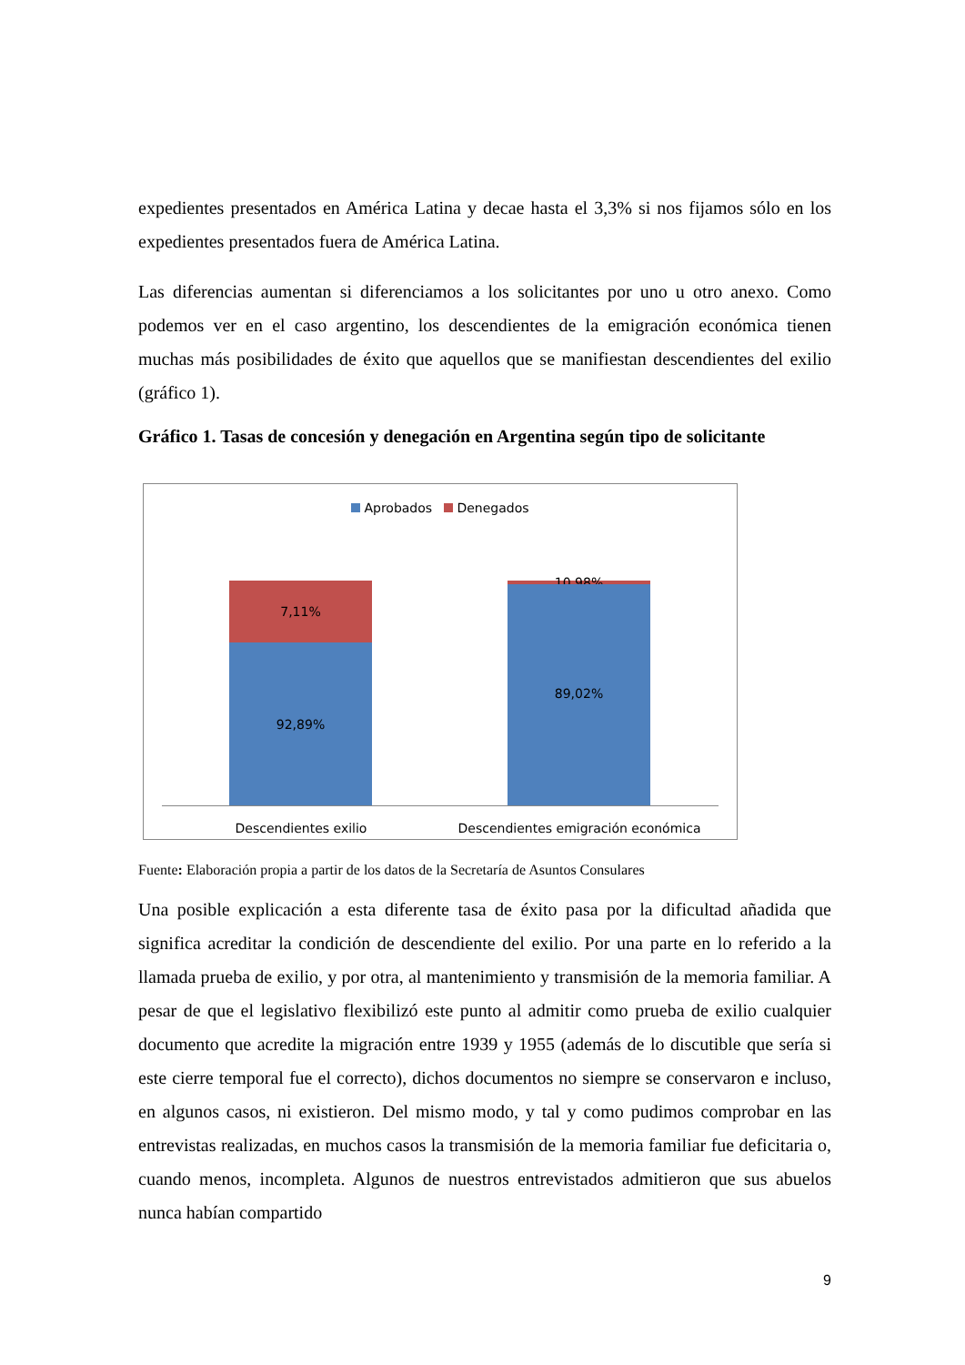expedientes presentados en América Latina y decae hasta el 3,3% si nos fijamos sólo en los expedientes presentados fuera de América Latina.
Las diferencias aumentan si diferenciamos a los solicitantes por uno u otro anexo. Como podemos ver en el caso argentino, los descendientes de la emigración económica tienen muchas más posibilidades de éxito que aquellos que se manifiestan descendientes del exilio (gráfico 1).
Gráfico 1. Tasas de concesión y denegación en Argentina según tipo de solicitante
Aprobados Denegados
7,11%
92,89%
10,98%
89,02%
Descendientes exilio Descendientes emigración económica
Fuente: Elaboración propia a partir de los datos de la Secretaría de Asuntos Consulares
Una posible explicación a esta diferente tasa de éxito pasa por la dificultad añadida que significa acreditar la condición de descendiente del exilio. Por una parte en lo referido a la llamada prueba de exilio, y por otra, al mantenimiento y transmisión de la memoria familiar. A pesar de que el legislativo flexibilizó este punto al admitir como prueba de exilio cualquier documento que acredite la migración entre 1939 y 1955 (además de lo discutible que sería si este cierre temporal fue el correcto), dichos documentos no siempre se conservaron e incluso, en algunos casos, ni existieron. Del mismo modo, y tal y como pudimos comprobar en las entrevistas realizadas, en muchos casos la transmisión de la memoria familiar fue deficitaria o, cuando menos, incompleta. Algunos de nuestros entrevistados admitieron que sus abuelos nunca habían compartido
9